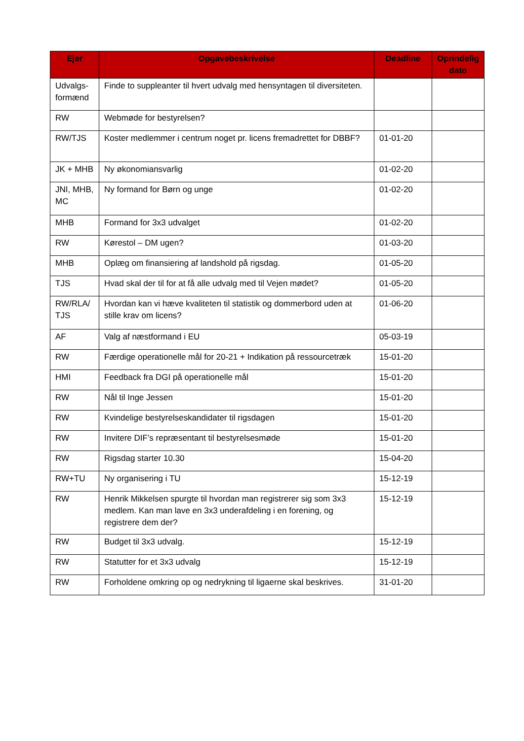| Ejer | Opgavebeskrivelse | Deadline | Oprindelig dato |
| --- | --- | --- | --- |
| Udvalgs-formænd | Finde to suppleanter til hvert udvalg med hensyntagen til diversiteten. | | |
| RW | Webmøde for bestyrelsen? | | |
| RW/TJS | Koster medlemmer i centrum noget pr. licens fremadrettet for DBBF? | 01-01-20 | |
| JK + MHB | Ny økonomiansvarlig | 01-02-20 | |
| JNI, MHB, MC | Ny formand for Børn og unge | 01-02-20 | |
| MHB | Formand for 3x3 udvalget | 01-02-20 | |
| RW | Kørestol – DM ugen? | 01-03-20 | |
| MHB | Oplæg om finansiering af landshold på rigsdag. | 01-05-20 | |
| TJS | Hvad skal der til for at få alle udvalg med til Vejen mødet? | 01-05-20 | |
| RW/RLA/ TJS | Hvordan kan vi hæve kvaliteten til statistik og dommerbord uden at stille krav om licens? | 01-06-20 | |
| AF | Valg af næstformand i EU | 05-03-19 | |
| RW | Færdige operationelle mål for 20-21 + Indikation på ressourcetræk | 15-01-20 | |
| HMI | Feedback fra DGI på operationelle mål | 15-01-20 | |
| RW | Nål til Inge Jessen | 15-01-20 | |
| RW | Kvindelige bestyrelseskandidater til rigsdagen | 15-01-20 | |
| RW | Invitere DIF’s repræsentant til bestyrelsesmøde | 15-01-20 | |
| RW | Rigsdag starter 10.30 | 15-04-20 | |
| RW+TU | Ny organisering i TU | 15-12-19 | |
| RW | Henrik Mikkelsen spurgte til hvordan man registrerer sig som 3x3 medlem. Kan man lave en 3x3 underafdeling i en forening, og registrere dem der? | 15-12-19 | |
| RW | Budget til 3x3 udvalg. | 15-12-19 | |
| RW | Statutter for et 3x3 udvalg | 15-12-19 | |
| RW | Forholdene omkring op og nedrykning til ligaerne skal beskrives. | 31-01-20 | |